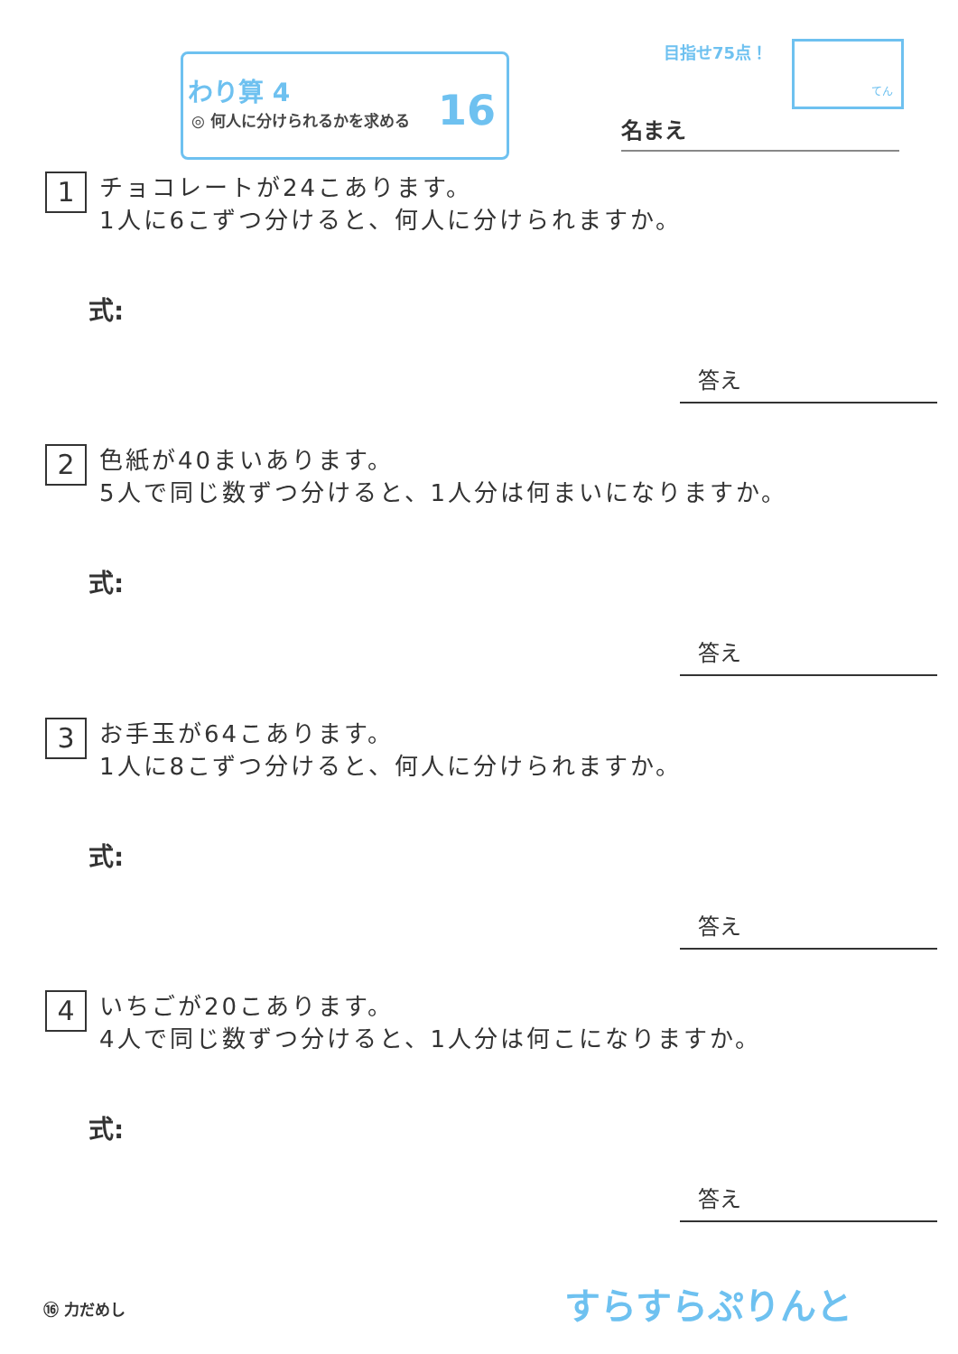わり算 4
◎ 何人に分けられるかを求める 16
目指せ75点！
てん
名まえ
1 チョコレートが24こあります。
1人に6こずつ分けると、何人に分けられますか。
式:
答え
2 色紙が40まいあります。
5人で同じ数ずつ分けると、1人分は何まいになりますか。
式:
答え
3 お手玉が64こあります。
1人に8こずつ分けると、何人に分けられますか。
式:
答え
4 いちごが20こあります。
4人で同じ数ずつ分けると、1人分は何こになりますか。
式:
答え
⑯ 力だめし すらすらぷりんと